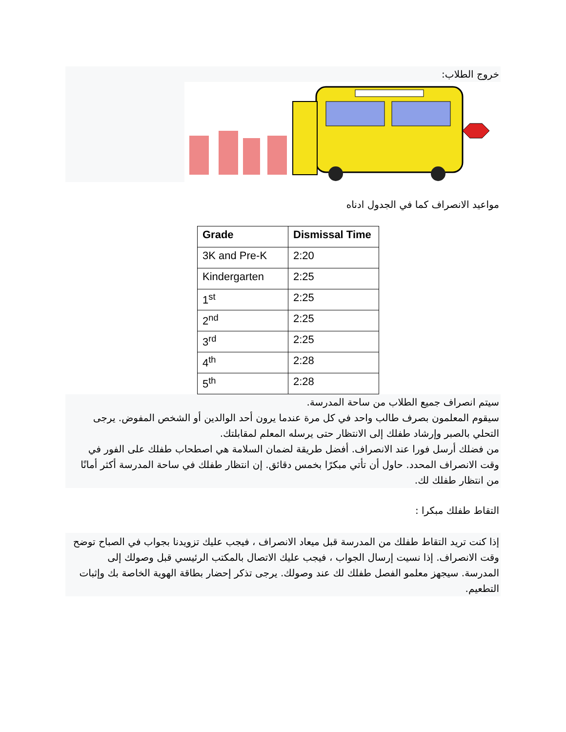خروج الطلاب:
مواعيد الانصراف كما في الجدول ادناه
| Grade | Dismissal Time |
| --- | --- |
| 3K and Pre-K | 2:20 |
| Kindergarten | 2:25 |
| 1<sup>st</sup> | 2:25 |
| 2<sup>nd</sup> | 2:25 |
| 3<sup>rd</sup> | 2:25 |
| 4<sup>th</sup> | 2:28 |
| 5<sup>th</sup> | 2:28 |
سيتم انصراف جميع الطلاب من ساحة المدرسة.
سيقوم المعلمون بصرف طالب واحد في كل مرة عندما يرون أحد الوالدين أو الشخص المفوض. يرجى التحلي بالصبر وإرشاد طفلك إلى الانتظار حتى يرسله المعلم لمقابلتك.
من فضلك أرسل فورا عند الانصراف. أفضل طريقة لضمان السلامة هي اصطحاب طفلك على الفور في وقت الانصراف المحدد. حاول أن تأتي مبكرًا بخمس دقائق. إن انتظار طفلك في ساحة المدرسة أكثر أمانًا من انتظار طفلك لك.
التقاط طفلك مبكرا :
إذا كنت تريد التقاط طفلك من المدرسة قبل ميعاد الانصراف ، فيجب عليك تزويدنا بجواب في الصباح توضح وقت الانصراف. إذا نسيت إرسال الجواب ، فيجب عليك الاتصال بالمكتب الرئيسي قبل وصولك إلى المدرسة. سيجهز معلمو الفصل طفلك لك عند وصولك. يرجى تذكر إحضار بطاقة الهوية الخاصة بك وإثبات التطعيم.